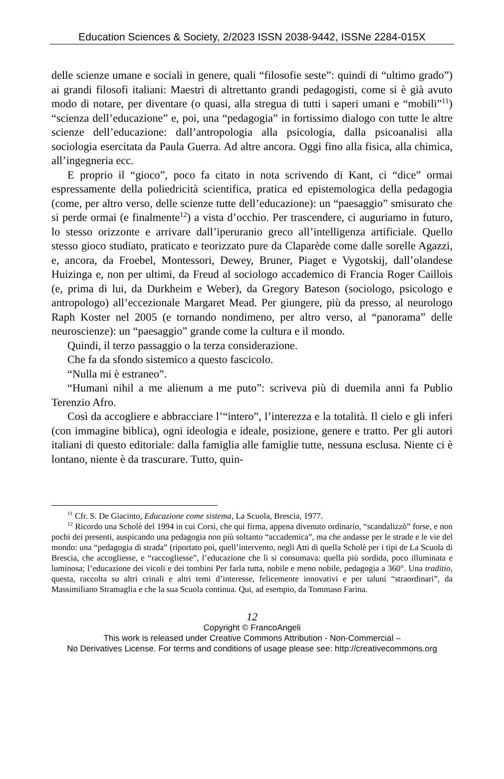Education Sciences & Society, 2/2023 ISSN 2038-9442, ISSNe 2284-015X
delle scienze umane e sociali in genere, quali “filosofie seste”: quindi di “ultimo grado”) ai grandi filosofi italiani: Maestri di altrettanto grandi pedagogisti, come si è già avuto modo di notare, per diventare (o quasi, alla stregua di tutti i saperi umani e “mobili”<sup>11</sup>) “scienza dell’educazione” e, poi, una “pedagogia” in fortissimo dialogo con tutte le altre scienze dell’educazione: dall’antropologia alla psicologia, dalla psicoanalisi alla sociologia esercitata da Paula Guerra. Ad altre ancora. Oggi fino alla fisica, alla chimica, all’ingegneria ecc.
E proprio il “gioco”, poco fa citato in nota scrivendo di Kant, ci “dice” ormai espressamente della poliedricità scientifica, pratica ed epistemologica della pedagogia (come, per altro verso, delle scienze tutte dell’educazione): un “paesaggio” smisurato che si perde ormai (e finalmente<sup>12</sup>) a vista d’occhio. Per trascendere, ci auguriamo in futuro, lo stesso orizzonte e arrivare dall’iperuranio greco all’intelligenza artificiale. Quello stesso gioco studiato, praticato e teorizzato pure da Claparède come dalle sorelle Agazzi, e, ancora, da Froebel, Montessori, Dewey, Bruner, Piaget e Vygotskij, dall’olandese Huizinga e, non per ultimi, da Freud al sociologo accademico di Francia Roger Caillois (e, prima di lui, da Durkheim e Weber), da Gregory Bateson (sociologo, psicologo e antropologo) all’eccezionale Margaret Mead. Per giungere, più da presso, al neurologo Raph Koster nel 2005 (e tornando nondimeno, per altro verso, al “panorama” delle neuroscienze): un “paesaggio” grande come la cultura e il mondo.
Quindi, il terzo passaggio o la terza considerazione.
Che fa da sfondo sistemico a questo fascicolo.
“Nulla mi è estraneo”.
“Humani nihil a me alienum a me puto”: scriveva più di duemila anni fa Publio Terenzio Afro.
Così da accogliere e abbracciare l’“intero”, l’interezza e la totalità. Il cielo e gli inferi (con immagine biblica), ogni ideologia e ideale, posizione, genere e tratto. Per gli autori italiani di questo editoriale: dalla famiglia alle famiglie tutte, nessuna esclusa. Niente ci è lontano, niente è da trascurare. Tutto, quin-
<sup>11</sup> Cfr. S. De Giacinto, Educazione come sistema, La Scuola, Brescia, 1977.
<sup>12</sup> Ricordo una Scholè del 1994 in cui Corsi, che qui firma, appena divenuto ordinario, “scandalizzò” forse, e non pochi dei presenti, auspicando una pedagogia non più soltanto “accademica”, ma che andasse per le strade e le vie del mondo: una “pedagogia di strada” (riportato poi, quell’intervento, negli Atti di quella Scholè per i tipi de La Scuola di Brescia, che accogliesse, e “raccogliesse”, l’educazione che lì si consumava: quella più sordida, poco illuminata e luminosa; l’educazione dei vicoli e dei tombini Per farla tutta, nobile e meno nobile, pedagogia a 360°. Una traditio, questa, raccolta su altri crinali e altri temi d’interesse, felicemente innovativi e per taluni “straordinari”, da Massimiliano Stramaglia e che la sua Scuola continua. Qui, ad esempio, da Tommaso Farina.
12
Copyright © FrancoAngeli
This work is released under Creative Commons Attribution - Non-Commercial –
No Derivatives License. For terms and conditions of usage please see: http://creativecommons.org